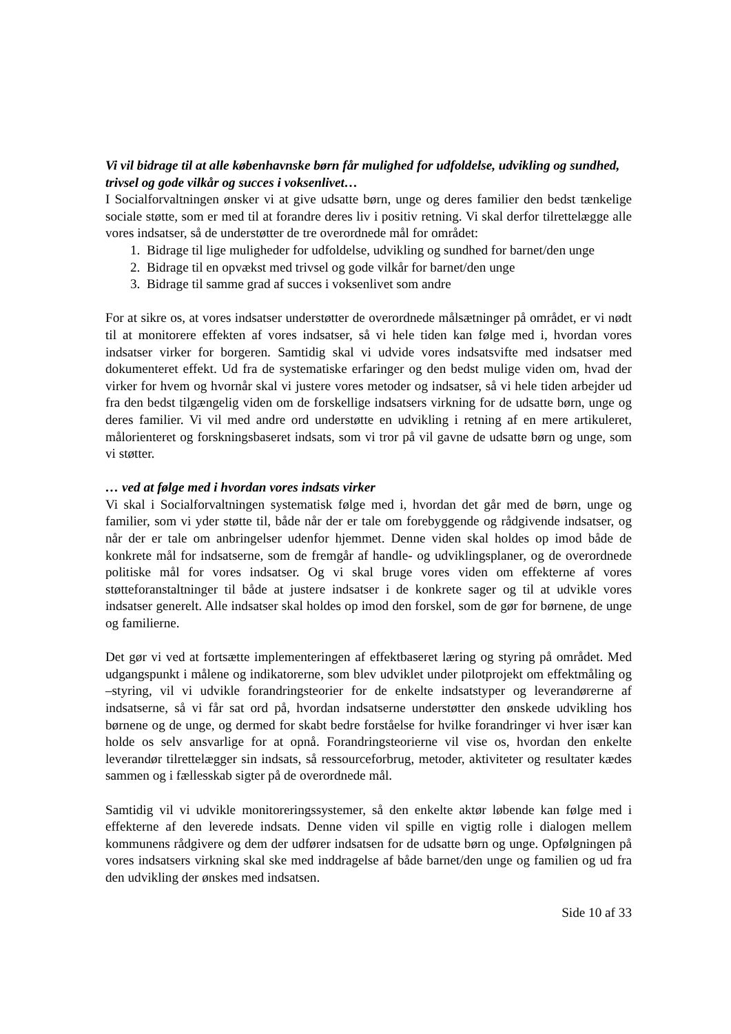Vi vil bidrage til at alle københavnske børn får mulighed for udfoldelse, udvikling og sundhed, trivsel og gode vilkår og succes i voksenlivet…
I Socialforvaltningen ønsker vi at give udsatte børn, unge og deres familier den bedst tænkelige sociale støtte, som er med til at forandre deres liv i positiv retning. Vi skal derfor tilrettelægge alle vores indsatser, så de understøtter de tre overordnede mål for området:
1. Bidrage til lige muligheder for udfoldelse, udvikling og sundhed for barnet/den unge
2. Bidrage til en opvækst med trivsel og gode vilkår for barnet/den unge
3. Bidrage til samme grad af succes i voksenlivet som andre
For at sikre os, at vores indsatser understøtter de overordnede målsætninger på området, er vi nødt til at monitorere effekten af vores indsatser, så vi hele tiden kan følge med i, hvordan vores indsatser virker for borgeren. Samtidig skal vi udvide vores indsatsvifte med indsatser med dokumenteret effekt. Ud fra de systematiske erfaringer og den bedst mulige viden om, hvad der virker for hvem og hvornår skal vi justere vores metoder og indsatser, så vi hele tiden arbejder ud fra den bedst tilgængelig viden om de forskellige indsatsers virkning for de udsatte børn, unge og deres familier. Vi vil med andre ord understøtte en udvikling i retning af en mere artikuleret, målorienteret og forskningsbaseret indsats, som vi tror på vil gavne de udsatte børn og unge, som vi støtter.
… ved at følge med i hvordan vores indsats virker
Vi skal i Socialforvaltningen systematisk følge med i, hvordan det går med de børn, unge og familier, som vi yder støtte til, både når der er tale om forebyggende og rådgivende indsatser, og når der er tale om anbringelser udenfor hjemmet. Denne viden skal holdes op imod både de konkrete mål for indsatserne, som de fremgår af handle- og udviklingsplaner, og de overordnede politiske mål for vores indsatser. Og vi skal bruge vores viden om effekterne af vores støtteforanstaltninger til både at justere indsatser i de konkrete sager og til at udvikle vores indsatser generelt. Alle indsatser skal holdes op imod den forskel, som de gør for børnene, de unge og familierne.
Det gør vi ved at fortsætte implementeringen af effektbaseret læring og styring på området. Med udgangspunkt i målene og indikatorerne, som blev udviklet under pilotprojekt om effektmåling og –styring, vil vi udvikle forandringsteorier for de enkelte indsatstyper og leverandørerne af indsatserne, så vi får sat ord på, hvordan indsatserne understøtter den ønskede udvikling hos børnene og de unge, og dermed for skabt bedre forståelse for hvilke forandringer vi hver især kan holde os selv ansvarlige for at opnå. Forandringsteorierne vil vise os, hvordan den enkelte leverandør tilrettelægger sin indsats, så ressourceforbrug, metoder, aktiviteter og resultater kædes sammen og i fællesskab sigter på de overordnede mål.
Samtidig vil vi udvikle monitoreringssystemer, så den enkelte aktør løbende kan følge med i effekterne af den leverede indsats. Denne viden vil spille en vigtig rolle i dialogen mellem kommunens rådgivere og dem der udfører indsatsen for de udsatte børn og unge. Opfølgningen på vores indsatsers virkning skal ske med inddragelse af både barnet/den unge og familien og ud fra den udvikling der ønskes med indsatsen.
Side 10 af 33